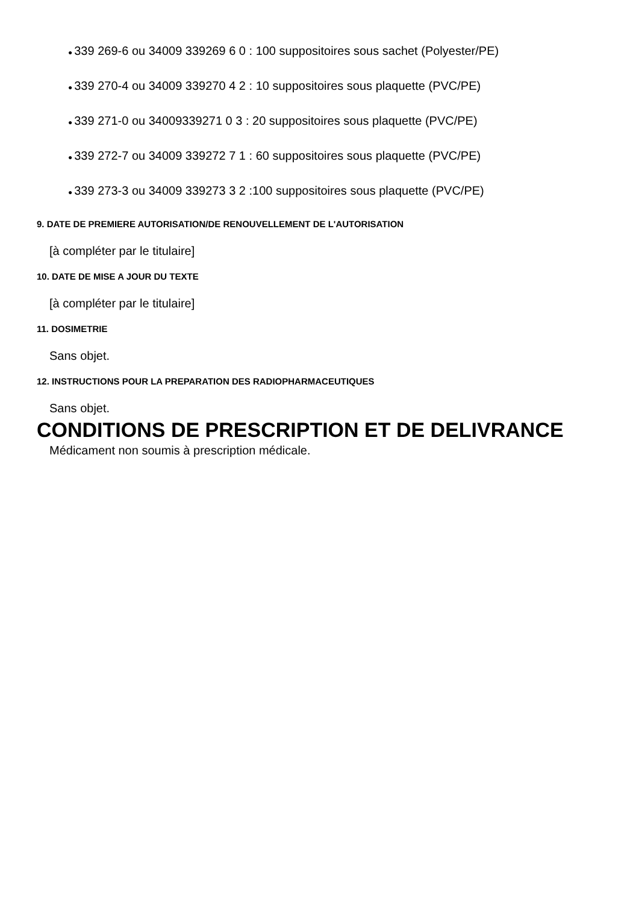● 339 269-6 ou 34009 339269 6 0 : 100 suppositoires sous sachet (Polyester/PE)
● 339 270-4 ou 34009 339270 4 2 : 10 suppositoires sous plaquette (PVC/PE)
● 339 271-0 ou 34009339271 0 3 : 20 suppositoires sous plaquette (PVC/PE)
● 339 272-7 ou 34009 339272 7 1 : 60 suppositoires sous plaquette (PVC/PE)
● 339 273-3 ou 34009 339273 3 2 :100 suppositoires sous plaquette (PVC/PE)
9. DATE DE PREMIERE AUTORISATION/DE RENOUVELLEMENT DE L'AUTORISATION
[à compléter par le titulaire]
10. DATE DE MISE A JOUR DU TEXTE
[à compléter par le titulaire]
11. DOSIMETRIE
Sans objet.
12. INSTRUCTIONS POUR LA PREPARATION DES RADIOPHARMACEUTIQUES
Sans objet.
CONDITIONS DE PRESCRIPTION ET DE DELIVRANCE
Médicament non soumis à prescription médicale.